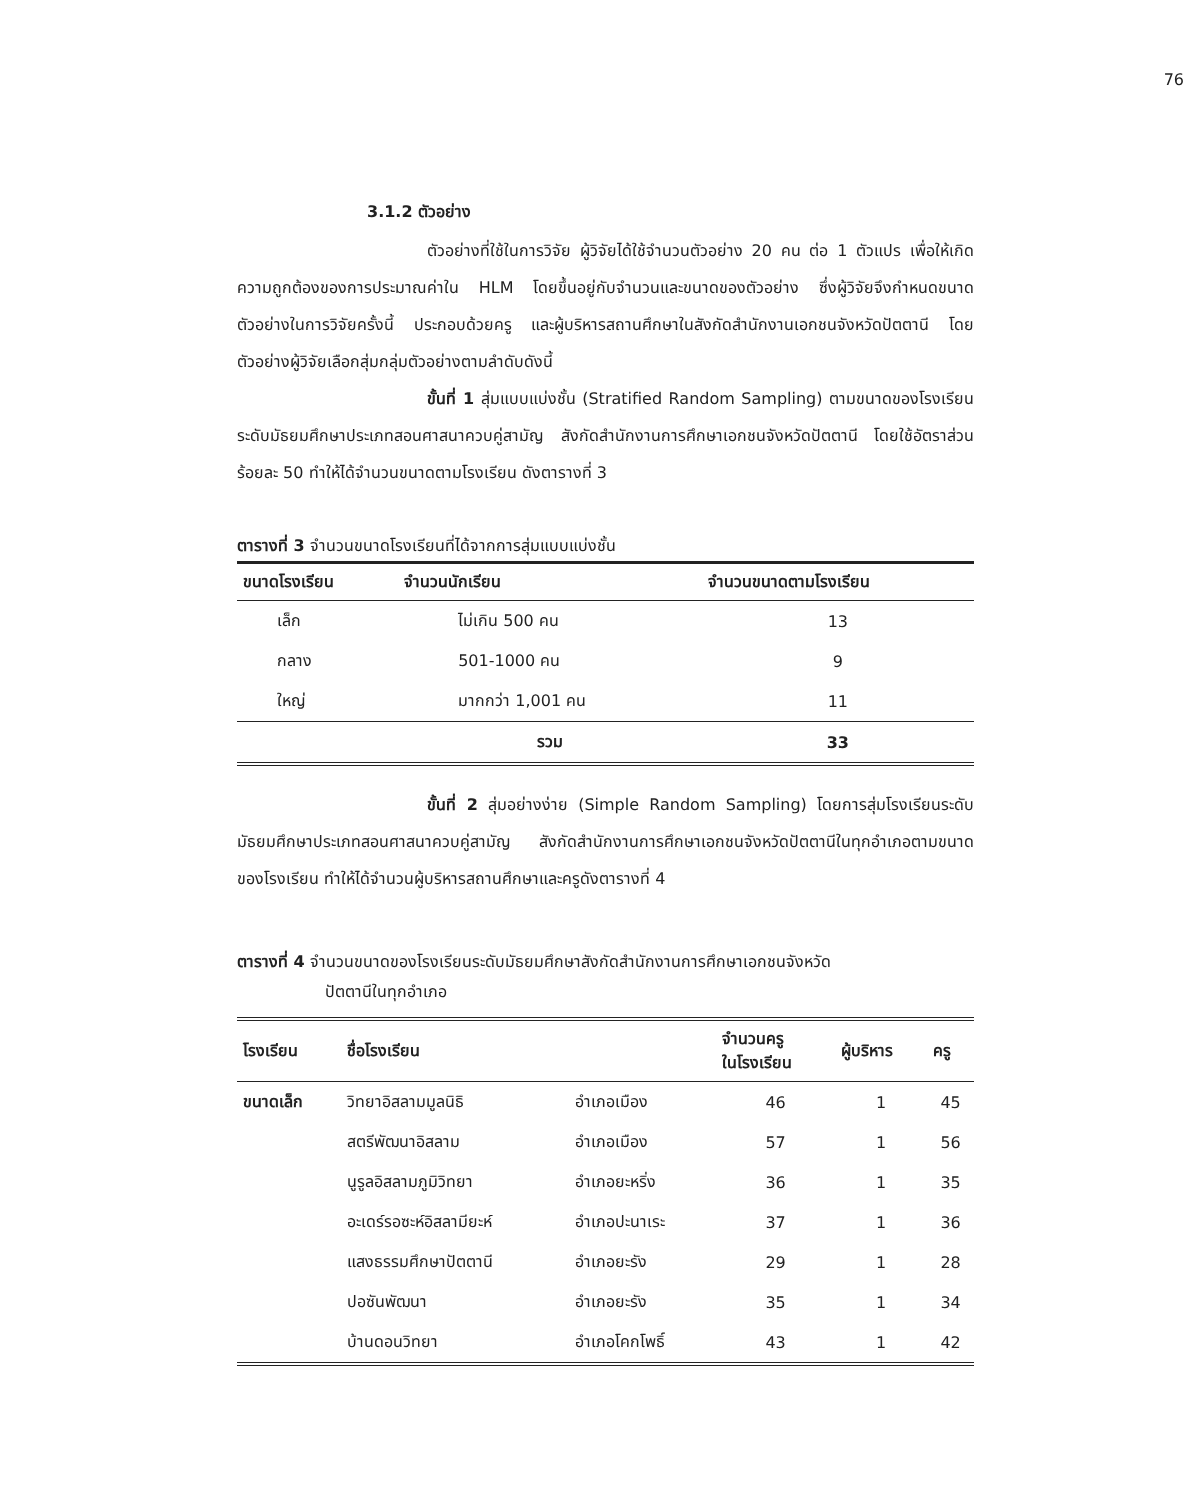76
3.1.2 ตัวอย่าง
ตัวอย่างที่ใช้ในการวิจัย ผู้วิจัยได้ใช้จำนวนตัวอย่าง 20 คน ต่อ 1 ตัวแปร เพื่อให้เกิดความถูกต้องของการประมาณค่าใน HLM โดยขึ้นอยู่กับจำนวนและขนาดของตัวอย่าง ซึ่งผู้วิจัยจึงกำหนดขนาดตัวอย่างในการวิจัยครั้งนี้ ประกอบด้วยครู และผู้บริหารสถานศึกษาในสังกัดสำนักงานเอกชนจังหวัดปัตตานี โดยตัวอย่างผู้วิจัยเลือกสุ่มกลุ่มตัวอย่างตามลำดับดังนี้
ขั้นที่ 1 สุ่มแบบแบ่งชั้น (Stratified Random Sampling) ตามขนาดของโรงเรียนระดับมัธยมศึกษาประเภทสอนศาสนาควบคู่สามัญ สังกัดสำนักงานการศึกษาเอกชนจังหวัดปัตตานี โดยใช้อัตราส่วนร้อยละ 50 ทำให้ได้จำนวนขนาดตามโรงเรียน ดังตารางที่ 3
ตารางที่ 3 จำนวนขนาดโรงเรียนที่ได้จากการสุ่มแบบแบ่งชั้น
| ขนาดโรงเรียน | จำนวนนักเรียน | จำนวนขนาดตามโรงเรียน |
| --- | --- | --- |
| เล็ก | ไม่เกิน 500 คน | 13 |
| กลาง | 501-1000 คน | 9 |
| ใหญ่ | มากกว่า 1,001 คน | 11 |
| | รวม | 33 |
ขั้นที่ 2 สุ่มอย่างง่าย (Simple Random Sampling) โดยการสุ่มโรงเรียนระดับมัธยมศึกษาประเภทสอนศาสนาควบคู่สามัญ สังกัดสำนักงานการศึกษาเอกชนจังหวัดปัตตานีในทุกอำเภอตามขนาดของโรงเรียน ทำให้ได้จำนวนผู้บริหารสถานศึกษาและครูดังตารางที่ 4
ตารางที่ 4 จำนวนขนาดของโรงเรียนระดับมัธยมศึกษาสังกัดสำนักงานการศึกษาเอกชนจังหวัด
ปัตตานีในทุกอำเภอ
| โรงเรียน | ชื่อโรงเรียน | | จำนวนครู ในโรงเรียน | ผู้บริหาร | ครู |
| --- | --- | --- | --- | --- | --- |
| ขนาดเล็ก | วิทยาอิสลามมูลนิธิ | อำเภอเมือง | 46 | 1 | 45 |
| | สตรีพัฒนาอิสลาม | อำเภอเมือง | 57 | 1 | 56 |
| | นูรูลอิสลามภูมิวิทยา | อำเภอยะหริ่ง | 36 | 1 | 35 |
| | อะเดร์รอซะห์อิสลามียะห์ | อำเภอปะนาเระ | 37 | 1 | 36 |
| | แสงธรรมศึกษาปัตตานี | อำเภอยะรัง | 29 | 1 | 28 |
| | ปอซันพัฒนา | อำเภอยะรัง | 35 | 1 | 34 |
| | บ้านดอนวิทยา | อำเภอโคกโพธิ์ | 43 | 1 | 42 |